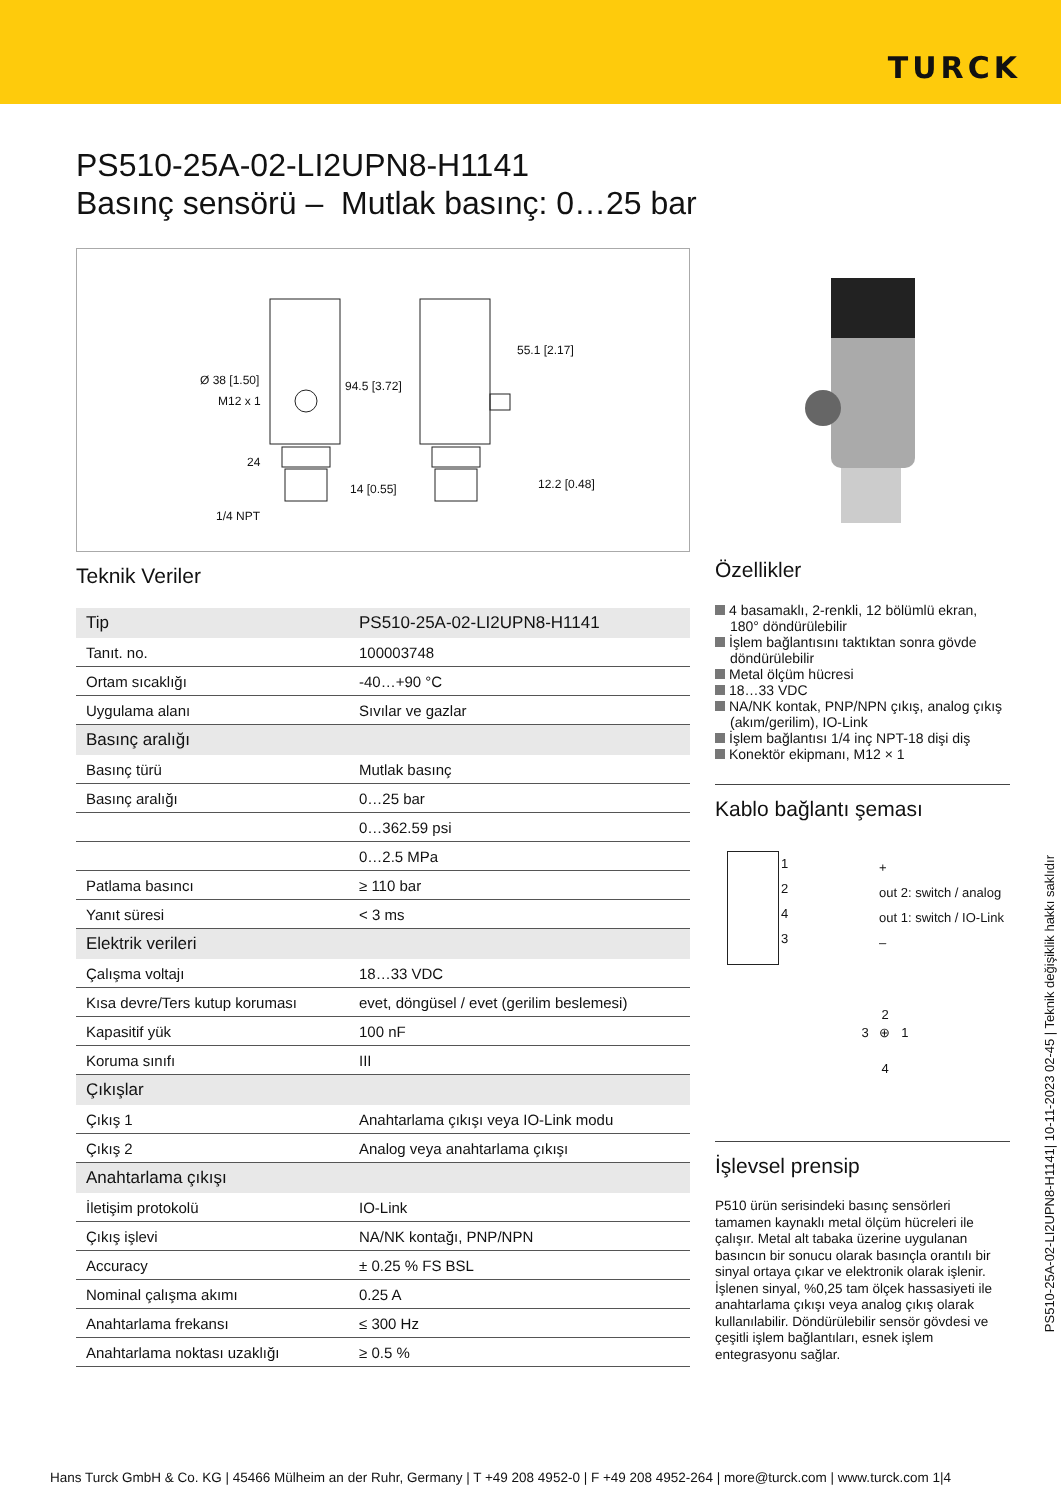TURCK
PS510-25A-02-LI2UPN8-H1141
Basınç sensörü – Mutlak basınç: 0…25 bar
Ø 38 [1.50]
M12 x 1
94.5 [3.72]
55.1 [2.17]
24
14 [0.55] 12.2 [0.48]
1/4 NPT
Teknik Veriler
| Tip | PS510-25A-02-LI2UPN8-H1141 |
| Tanıt. no. | 100003748 |
| Ortam sıcaklığı | -40…+90 °C |
| Uygulama alanı | Sıvılar ve gazlar |
| Basınç aralığı | |
| Basınç türü | Mutlak basınç |
| Basınç aralığı | 0…25 bar |
| | 0…362.59 psi |
| | 0…2.5 MPa |
| Patlama basıncı | ≥ 110 bar |
| Yanıt süresi | < 3 ms |
| Elektrik verileri | |
| Çalışma voltajı | 18…33 VDC |
| Kısa devre/Ters kutup koruması | evet, döngüsel / evet (gerilim beslemesi) |
| Kapasitif yük | 100 nF |
| Koruma sınıfı | III |
| Çıkışlar | |
| Çıkış 1 | Anahtarlama çıkışı veya IO-Link modu |
| Çıkış 2 | Analog veya anahtarlama çıkışı |
| Anahtarlama çıkışı | |
| İletişim protokolü | IO-Link |
| Çıkış işlevi | NA/NK kontağı, PNP/NPN |
| Accuracy | ± 0.25 % FS BSL |
| Nominal çalışma akımı | 0.25 A |
| Anahtarlama frekansı | ≤ 300 Hz |
| Anahtarlama noktası uzaklığı | ≥ 0.5 % |
Özellikler
4 basamaklı, 2-renkli, 12 bölümlü ekran, 180° döndürülebilir
İşlem bağlantısını taktıktan sonra gövde döndürülebilir
Metal ölçüm hücresi
18…33 VDC
NA/NK kontak, PNP/NPN çıkış, analog çıkış (akım/gerilim), IO-Link
İşlem bağlantısı 1/4 inç NPT-18 dişi diş
Konektör ekipmanı, M12 × 1
Kablo bağlantı şeması
1
2
4
3
+
out 2: switch / analog
out 1: switch / IO-Link
–
2
3 ⊕ 1
4
İşlevsel prensip
P510 ürün serisindeki basınç sensörleri tamamen kaynaklı metal ölçüm hücreleri ile çalışır. Metal alt tabaka üzerine uygulanan basıncın bir sonucu olarak basınçla orantılı bir sinyal ortaya çıkar ve elektronik olarak işlenir. İşlenen sinyal, %0,25 tam ölçek hassasiyeti ile anahtarlama çıkışı veya analog çıkış olarak kullanılabilir. Döndürülebilir sensör gövdesi ve çeşitli işlem bağlantıları, esnek işlem entegrasyonu sağlar.
PS510-25A-02-LI2UPN8-H1141| 10-11-2023 02-45 | Teknik değişiklik hakkı saklıdır
Hans Turck GmbH & Co. KG | 45466 Mülheim an der Ruhr, Germany | T +49 208 4952-0 | F +49 208 4952-264 | more@turck.com | www.turck.com 1|4